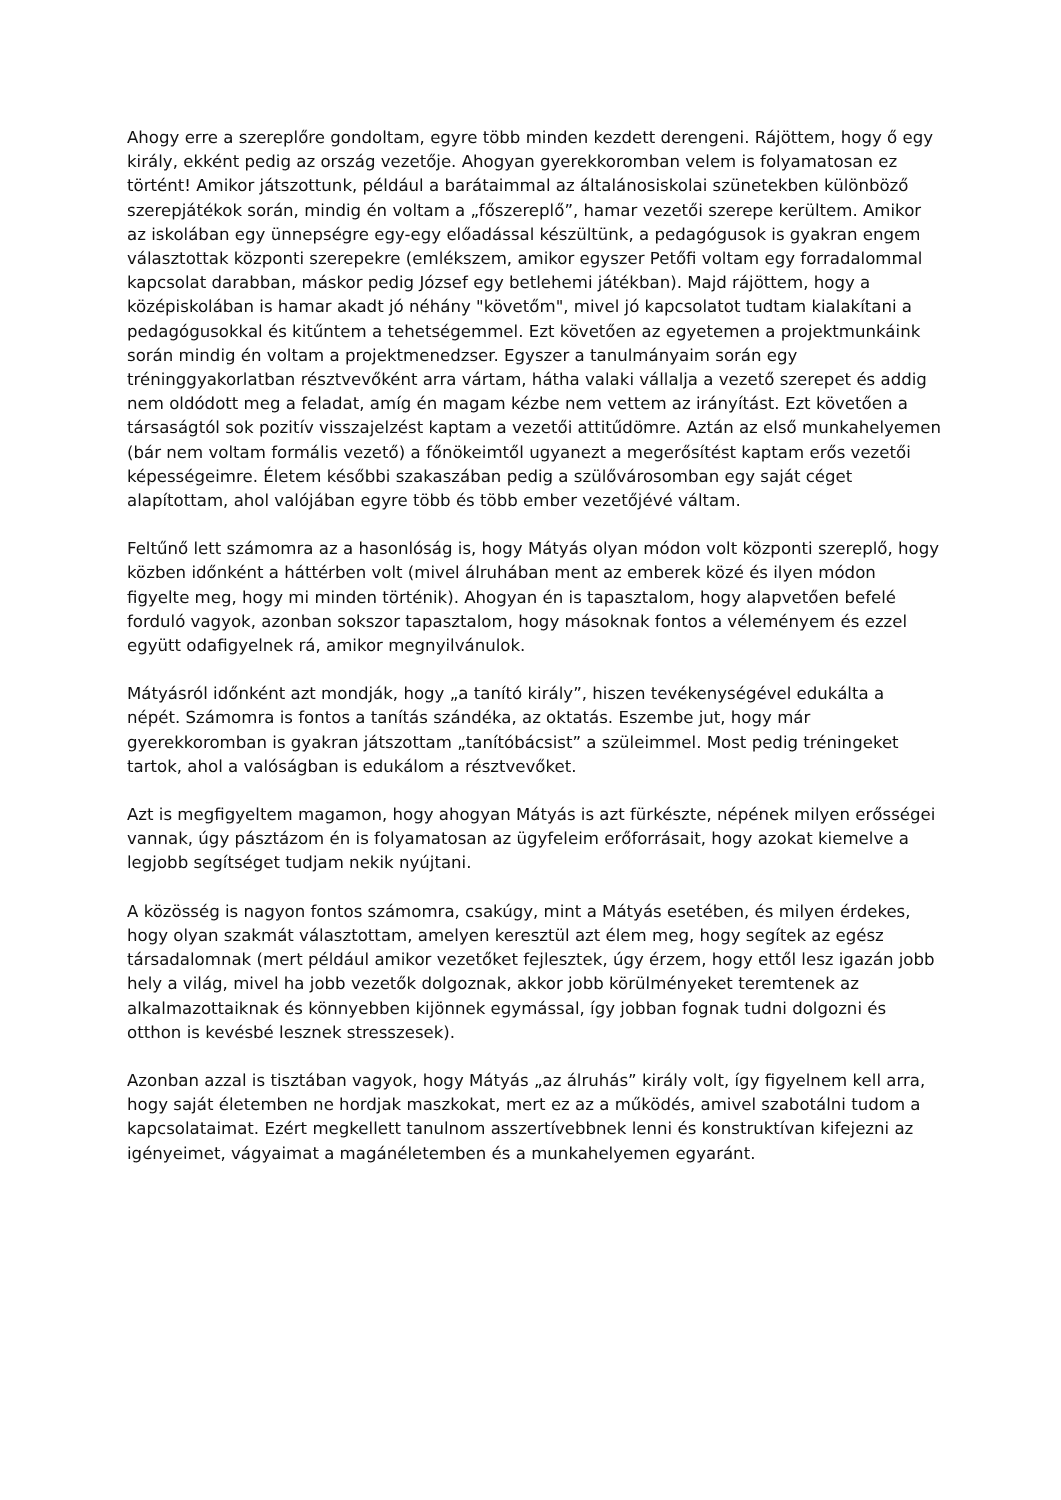Ahogy erre a szereplőre gondoltam, egyre több minden kezdett derengeni. Rájöttem, hogy ő egy király, ekként pedig az ország vezetője. Ahogyan gyerekkoromban velem is folyamatosan ez történt! Amikor játszottunk, például a barátaimmal az általánosiskolai szünetekben különböző szerepjátékok során, mindig én voltam a „főszereplő”, hamar vezetői szerepe kerültem. Amikor az iskolában egy ünnepségre egy-egy előadással készültünk, a pedagógusok is gyakran engem választottak központi szerepekre (emlékszem, amikor egyszer Petőfi voltam egy forradalommal kapcsolat darabban, máskor pedig József egy betlehemi játékban). Majd rájöttem, hogy a középiskolában is hamar akadt jó néhány "követőm", mivel jó kapcsolatot tudtam kialakítani a pedagógusokkal és kitűntem a tehetségemmel. Ezt követően az egyetemen a projektmunkáink során mindig én voltam a projektmenedzser. Egyszer a tanulmányaim során egy tréninggyakorlatban résztvevőként arra vártam, hátha valaki vállalja a vezető szerepet és addig nem oldódott meg a feladat, amíg én magam kézbe nem vettem az irányítást. Ezt követően a társaságtól sok pozitív visszajelzést kaptam a vezetői attitűdömre. Aztán az első munkahelyemen (bár nem voltam formális vezető) a főnökeimtől ugyanezt a megerősítést kaptam erős vezetői képességeimre. Életem későbbi szakaszában pedig a szülővárosomban egy saját céget alapítottam, ahol valójában egyre több és több ember vezetőjévé váltam.
Feltűnő lett számomra az a hasonlóság is, hogy Mátyás olyan módon volt központi szereplő, hogy közben időnként a háttérben volt (mivel álruhában ment az emberek közé és ilyen módon figyelte meg, hogy mi minden történik). Ahogyan én is tapasztalom, hogy alapvetően befelé forduló vagyok, azonban sokszor tapasztalom, hogy másoknak fontos a véleményem és ezzel együtt odafigyelnek rá, amikor megnyilvánulok.
Mátyásról időnként azt mondják, hogy „a tanító király”, hiszen tevékenységével edukálta a népét. Számomra is fontos a tanítás szándéka, az oktatás. Eszembe jut, hogy már gyerekkoromban is gyakran játszottam „tanítóbácsist” a szüleimmel. Most pedig tréningeket tartok, ahol a valóságban is edukálom a résztvevőket.
Azt is megfigyeltem magamon, hogy ahogyan Mátyás is azt fürkészte, népének milyen erősségei vannak, úgy pásztázom én is folyamatosan az ügyfeleim erőforrásait, hogy azokat kiemelve a legjobb segítséget tudjam nekik nyújtani.
A közösség is nagyon fontos számomra, csakúgy, mint a Mátyás esetében, és milyen érdekes, hogy olyan szakmát választottam, amelyen keresztül azt élem meg, hogy segítek az egész társadalomnak (mert például amikor vezetőket fejlesztek, úgy érzem, hogy ettől lesz igazán jobb hely a világ, mivel ha jobb vezetők dolgoznak, akkor jobb körülményeket teremtenek az alkalmazottaiknak és könnyebben kijönnek egymással, így jobban fognak tudni dolgozni és otthon is kevésbé lesznek stresszesek).
Azonban azzal is tisztában vagyok, hogy Mátyás „az álruhás” király volt, így figyelnem kell arra, hogy saját életemben ne hordjak maszkokat, mert ez az a működés, amivel szabotálni tudom a kapcsolataimat. Ezért megkellett tanulnom asszertívebbnek lenni és konstruktívan kifejezni az igényeimet, vágyaimat a magánéletemben és a munkahelyemen egyaránt.